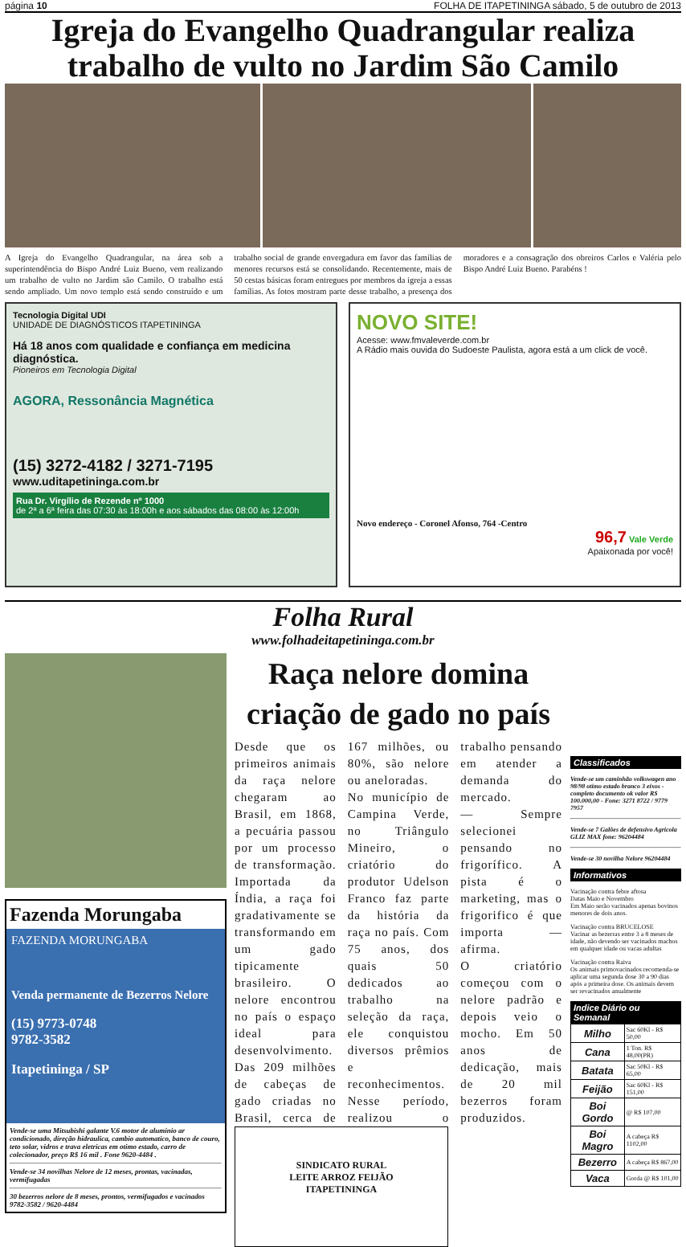página 10 FOLHA DE ITAPETININGA sábado, 5 de outubro de 2013
Igreja do Evangelho Quadrangular realiza trabalho de vulto no Jardim São Camilo
A Igreja do Evangelho Quadrangular, na área sob a superintendência do Bispo André Luiz Bueno, vem realizando um trabalho de vulto no Jardim são Camilo. O trabalho está sendo ampliado. Um novo templo está sendo construído e um trabalho social de grande envergadura em favor das famílias de menores recursos está se consolidando. Recentemente, mais de 50 cestas básicas foram entregues por membros da igreja a essas famílias. As fotos mostram parte desse trabalho, a presença dos moradores e a consagração dos obreiros Carlos e Valéria pelo Bispo André Luiz Bueno. Parabéns !
Tecnologia Digital UDI
UNIDADE DE DIAGNÓSTICOS ITAPETININGA
Há 18 anos com qualidade e confiança em medicina diagnóstica.
Pioneiros em Tecnologia Digital
AGORA, Ressonância Magnética
(15) 3272-4182 / 3271-7195
www.uditapetininga.com.br
Rua Dr. Virgílio de Rezende nº 1000
de 2ª a 6ª feira das 07:30 às 18:00h e aos sábados das 08:00 às 12:00h
NOVO SITE!
Acesse: www.fmvaleverde.com.br
A Rádio mais ouvida do Sudoeste Paulista, agora está a um click de você.
Novo endereço - Coronel Afonso, 764 -Centro
96,7 Vale Verde
Apaixonada por você!
Folha Rural
www.folhadeitapetininga.com.br
Fazenda Morungaba
FAZENDA MORUNGABA
Venda permanente de Bezerros Nelore
(15) 9773-0748
9782-3582
Itapetininga / SP
Vende-se uma Mitsubishi galante V.6 motor de aluminio ar condicionado, direção hidraulica, cambio automatico, banco de couro, teto solar, vidros e trava eletricas em otimo estado, carro de colecionador, preço R$ 16 mil . Fone 9620-4484 .
Vende-se 34 novilhas Nelore de 12 meses, prontas, vacinadas, vermifugadas
30 bezerros nelore de 8 meses, prontos, vermifugados e vacinados
9782-3582 / 9620-4484
Raça nelore domina criação de gado no país
Desde que os primeiros animais da raça nelore chegaram ao Brasil, em 1868, a pecuária passou por um processo de transformação. Importada da Índia, a raça foi gradativamente se transformando em um gado tipicamente brasileiro. O nelore encontrou no país o espaço ideal para desenvolvimento. Das 209 milhões de cabeças de gado criadas no Brasil, cerca de 167 milhões, ou 80%, são nelore ou aneloradas.
No município de Campina Verde, no Triângulo Mineiro, o criatório do produtor Udelson Franco faz parte da história da raça no país. Com 75 anos, dos quais 50 dedicados ao trabalho na seleção da raça, ele conquistou diversos prêmios e reconhecimentos. Nesse período, realizou o trabalho pensando em atender a demanda do mercado.
— Sempre selecionei pensando no frigorífico. A pista é o marketing, mas o frigorifico é que importa — afirma.
O criatório começou com o nelore padrão e depois veio o mocho. Em 50 anos de dedicação, mais de 20 mil bezerros foram produzidos.
SINDICATO RURAL
LEITE ARROZ FEIJÃO
ITAPETININGA
Classificados
Vende-se um caminhão volkswagen ano 98/98 otimo estado branco 3 eixos - completo documento ok valor R$ 100.000,00 - Fone: 3271 8722 / 9779 7957
Vende-se 7 Galões de defensivo Agricola GLIZ MAX fone: 96204484
Vende-se 30 novilha Nelore 96204484
Informativos
Vacinação contra febre aftosa
Datas Maio e Novembro
Em Maio serão vacinados apenas bovinos menores de dois anos.
Vacinação contra BRUCELOSE
Vacinar as bezerras entre 3 a 8 meses de idade, não devendo ser vacinados machos em qualquer idade ou vacas adultas
Vacinação contra Raiva
Os animais primovacinados recomenda-se aplicar uma segunda dose 30 a 90 dias após a primeira dose. Os animais devem ser revacinados anualmente
Indice Diário ou Semanal
| Milho | Sac 60Kl - R$ 50,00 |
| Cana | 1 Ton. R$ 48,00(PR) |
| Batata | Sac 50Kl - R$ 65,00 |
| Feijão | Sac 60Kl - R$ 151,00 |
| Boi Gordo | @ R$ 107,00 |
| Boi Magro | A cabeça R$ 1102,00 |
| Bezerro | A cabeça R$ 867,00 |
| Vaca | Gorda @ R$ 101,00 |